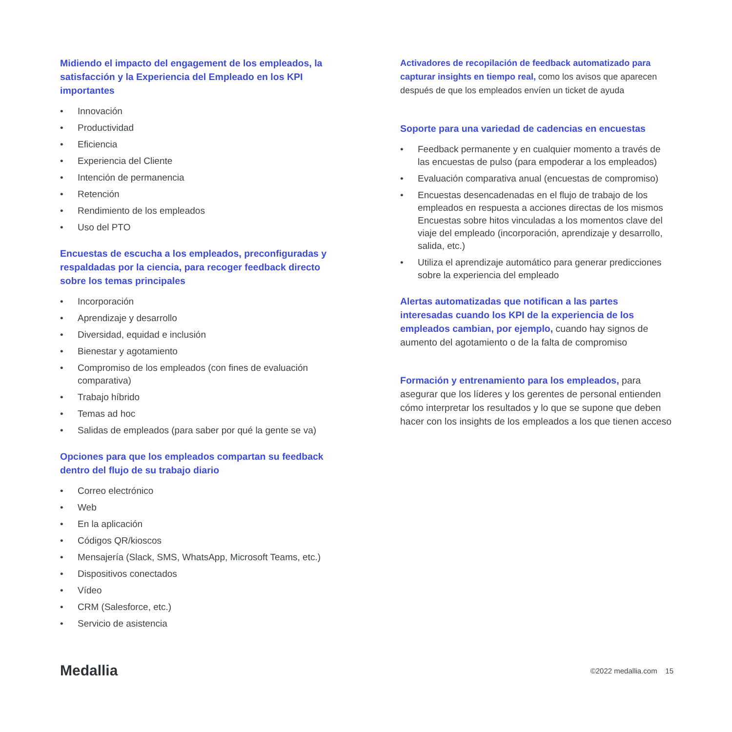Midiendo el impacto del engagement de los empleados, la satisfacción y la Experiencia del Empleado en los KPI importantes
Innovación
Productividad
Eficiencia
Experiencia del Cliente
Intención de permanencia
Retención
Rendimiento de los empleados
Uso del PTO
Encuestas de escucha a los empleados, preconfiguradas y respaldadas por la ciencia, para recoger feedback directo sobre los temas principales
Incorporación
Aprendizaje y desarrollo
Diversidad, equidad e inclusión
Bienestar y agotamiento
Compromiso de los empleados (con fines de evaluación comparativa)
Trabajo híbrido
Temas ad hoc
Salidas de empleados (para saber por qué la gente se va)
Opciones para que los empleados compartan su feedback dentro del flujo de su trabajo diario
Correo electrónico
Web
En la aplicación
Códigos QR/kioscos
Mensajería (Slack, SMS, WhatsApp, Microsoft Teams, etc.)
Dispositivos conectados
Vídeo
CRM (Salesforce, etc.)
Servicio de asistencia
Activadores de recopilación de feedback automatizado para capturar insights en tiempo real, como los avisos que aparecen después de que los empleados envíen un ticket de ayuda
Soporte para una variedad de cadencias en encuestas
Feedback permanente y en cualquier momento a través de las encuestas de pulso (para empoderar a los empleados)
Evaluación comparativa anual (encuestas de compromiso)
Encuestas desencadenadas en el flujo de trabajo de los empleados en respuesta a acciones directas de los mismos Encuestas sobre hitos vinculadas a los momentos clave del viaje del empleado (incorporación, aprendizaje y desarrollo, salida, etc.)
Utiliza el aprendizaje automático para generar predicciones sobre la experiencia del empleado
Alertas automatizadas que notifican a las partes interesadas cuando los KPI de la experiencia de los empleados cambian, por ejemplo, cuando hay signos de aumento del agotamiento o de la falta de compromiso
Formación y entrenamiento para los empleados, para asegurar que los líderes y los gerentes de personal entienden cómo interpretar los resultados y lo que se supone que deben hacer con los insights de los empleados a los que tienen acceso
Medallia
©2022 medallia.com 15